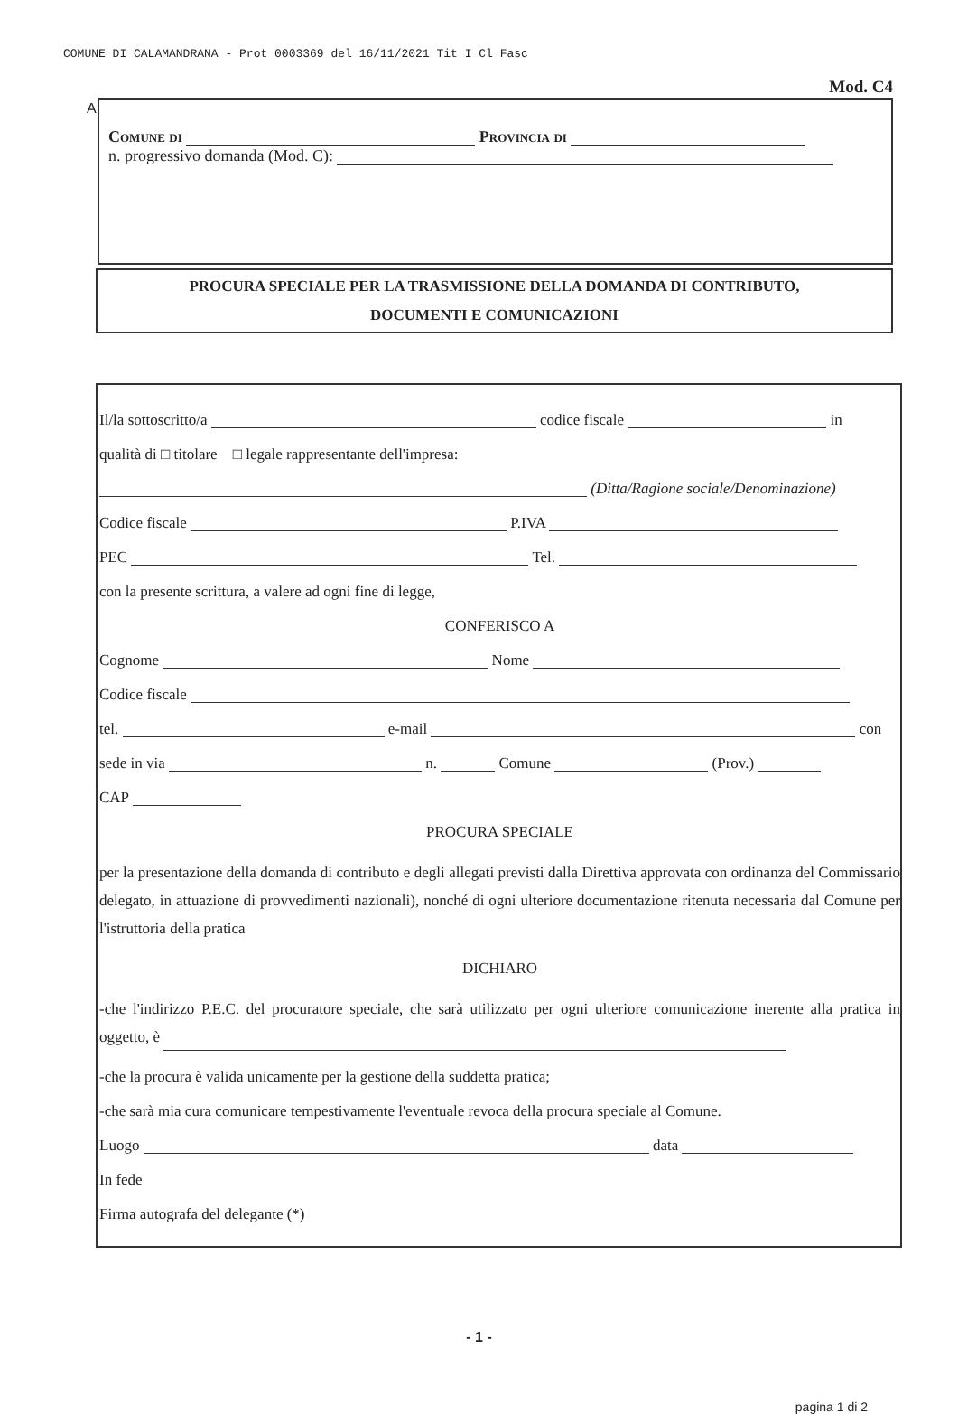COMUNE DI CALAMANDRANA - Prot 0003369 del 16/11/2021 Tit I Cl Fasc
Mod. C4
A
Comune di Provincia di
n. progressivo domanda (Mod. C):
PROCURA SPECIALE PER LA TRASMISSIONE DELLA DOMANDA DI CONTRIBUTO,
DOCUMENTI E COMUNICAZIONI
Il/la sottoscritto/a codice fiscale in
qualità di □ titolare □ legale rappresentante dell'impresa:
(Ditta/Ragione sociale/Denominazione)
Codice fiscale P.IVA
PEC Tel.
con la presente scrittura, a valere ad ogni fine di legge,
CONFERISCO A
Cognome Nome
Codice fiscale
tel. e-mail con
sede in via n. Comune (Prov.)
CAP
PROCURA SPECIALE
per la presentazione della domanda di contributo e degli allegati previsti dalla Direttiva approvata con ordinanza del Commissario delegato, in attuazione di provvedimenti nazionali), nonché di ogni ulteriore documentazione ritenuta necessaria dal Comune per l'istruttoria della pratica
DICHIARO
-che l'indirizzo P.E.C. del procuratore speciale, che sarà utilizzato per ogni ulteriore comunicazione inerente alla pratica in oggetto, è
-che la procura è valida unicamente per la gestione della suddetta pratica;
-che sarà mia cura comunicare tempestivamente l'eventuale revoca della procura speciale al Comune.
Luogo data
In fede
Firma autografa del delegante (*)
- 1 -
pagina 1 di 2